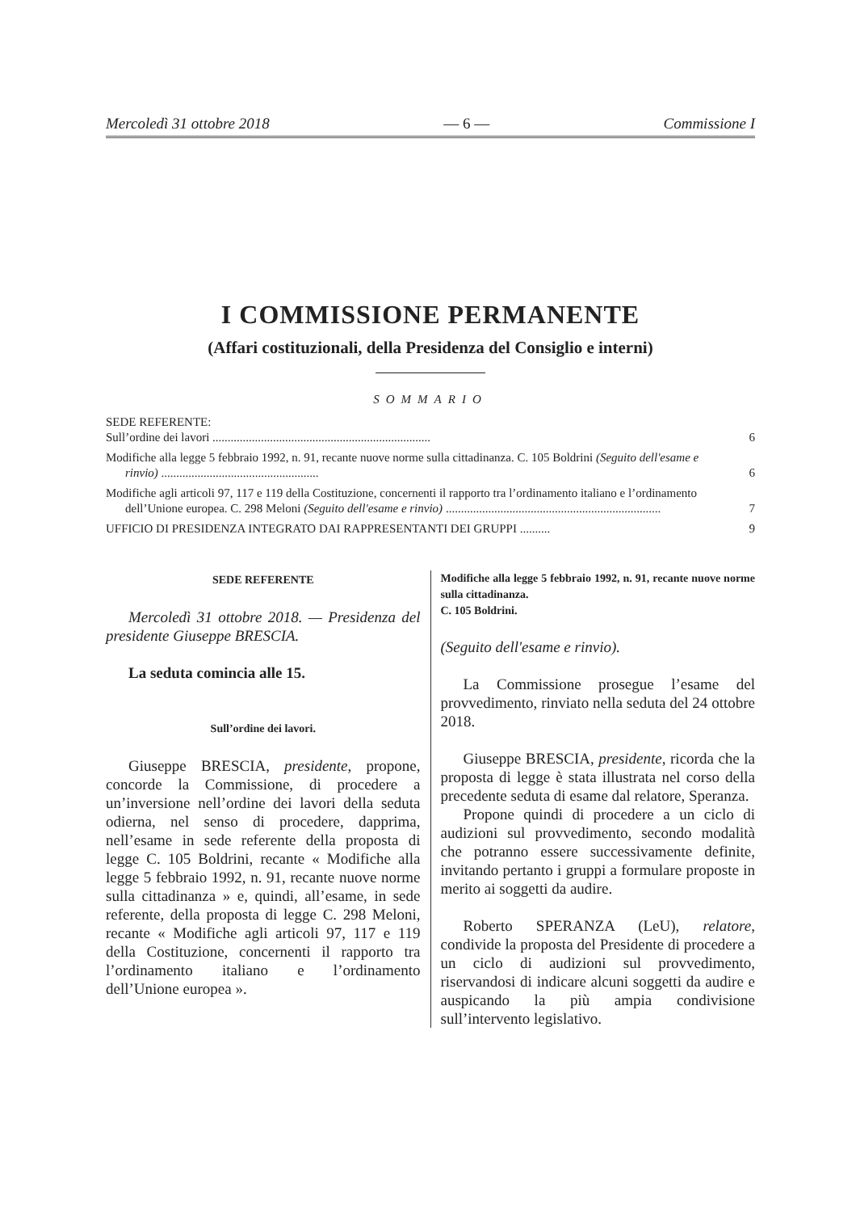Mercoledì 31 ottobre 2018 — 6 — Commissione I
I COMMISSIONE PERMANENTE
(Affari costituzionali, della Presidenza del Consiglio e interni)
SOMMARIO
SEDE REFERENTE:
Sull’ordine dei lavori ........................................................................
6
Modifiche alla legge 5 febbraio 1992, n. 91, recante nuove norme sulla cittadinanza. C. 105 Boldrini (Seguito dell'esame e rinvio) ....................................................
6
Modifiche agli articoli 97, 117 e 119 della Costituzione, concernenti il rapporto tra l’ordinamento italiano e l’ordinamento dell’Unione europea. C. 298 Meloni (Seguito dell'esame e rinvio) .......................................................................
7
UFFICIO DI PRESIDENZA INTEGRATO DAI RAPPRESENTANTI DEI GRUPPI ..........
9
SEDE REFERENTE
Mercoledì 31 ottobre 2018. — Presidenza del presidente Giuseppe BRESCIA.
La seduta comincia alle 15.
Sull’ordine dei lavori.
Giuseppe BRESCIA, presidente, propone, concorde la Commissione, di procedere a un’inversione nell’ordine dei lavori della seduta odierna, nel senso di procedere, dapprima, nell’esame in sede referente della proposta di legge C. 105 Boldrini, recante « Modifiche alla legge 5 febbraio 1992, n. 91, recante nuove norme sulla cittadinanza » e, quindi, all’esame, in sede referente, della proposta di legge C. 298 Meloni, recante « Modifiche agli articoli 97, 117 e 119 della Costituzione, concernenti il rapporto tra l’ordinamento italiano e l’ordinamento dell’Unione europea ».
Modifiche alla legge 5 febbraio 1992, n. 91, recante nuove norme sulla cittadinanza.
C. 105 Boldrini.
(Seguito dell'esame e rinvio).
La Commissione prosegue l’esame del provvedimento, rinviato nella seduta del 24 ottobre 2018.
Giuseppe BRESCIA, presidente, ricorda che la proposta di legge è stata illustrata nel corso della precedente seduta di esame dal relatore, Speranza.
Propone quindi di procedere a un ciclo di audizioni sul provvedimento, secondo modalità che potranno essere successivamente definite, invitando pertanto i gruppi a formulare proposte in merito ai soggetti da audire.
Roberto SPERANZA (LeU), relatore, condivide la proposta del Presidente di procedere a un ciclo di audizioni sul provvedimento, riservandosi di indicare alcuni soggetti da audire e auspicando la più ampia condivisione sull’intervento legislativo.